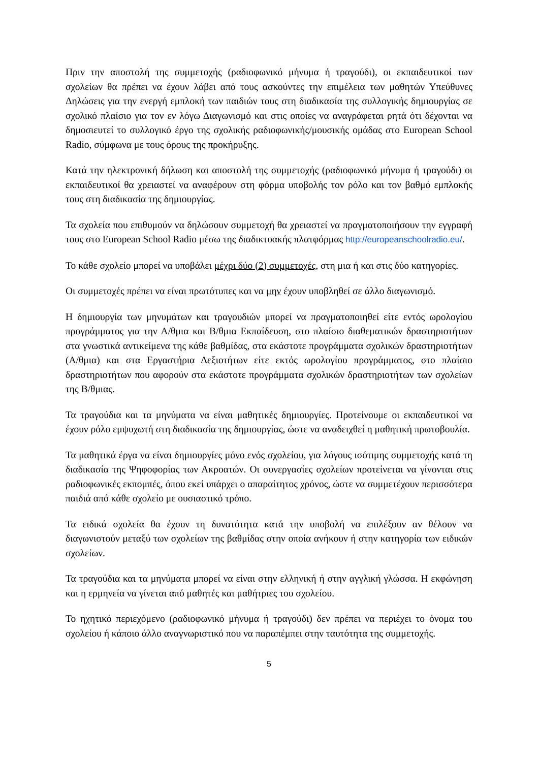Πριν την αποστολή της συμμετοχής (ραδιοφωνικό μήνυμα ή τραγούδι), οι εκπαιδευτικοί των σχολείων θα πρέπει να έχουν λάβει από τους ασκούντες την επιμέλεια των μαθητών Υπεύθυνες Δηλώσεις για την ενεργή εμπλοκή των παιδιών τους στη διαδικασία της συλλογικής δημιουργίας σε σχολικό πλαίσιο για τον εν λόγω Διαγωνισμό και στις οποίες να αναγράφεται ρητά ότι δέχονται να δημοσιευτεί το συλλογικό έργο της σχολικής ραδιοφωνικής/μουσικής ομάδας στο European School Radio, σύμφωνα με τους όρους της προκήρυξης.
Κατά την ηλεκτρονική δήλωση και αποστολή της συμμετοχής (ραδιοφωνικό μήνυμα ή τραγούδι) οι εκπαιδευτικοί θα χρειαστεί να αναφέρουν στη φόρμα υποβολής τον ρόλο και τον βαθμό εμπλοκής τους στη διαδικασία της δημιουργίας.
Τα σχολεία που επιθυμούν να δηλώσουν συμμετοχή θα χρειαστεί να πραγματοποιήσουν την εγγραφή τους στο European School Radio μέσω της διαδικτυακής πλατφόρμας http://europeanschoolradio.eu/.
Το κάθε σχολείο μπορεί να υποβάλει μέχρι δύο (2) συμμετοχές, στη μια ή και στις δύο κατηγορίες.
Οι συμμετοχές πρέπει να είναι πρωτότυπες και να μην έχουν υποβληθεί σε άλλο διαγωνισμό.
Η δημιουργία των μηνυμάτων και τραγουδιών μπορεί να πραγματοποιηθεί είτε εντός ωρολογίου προγράμματος για την Α/θμια και Β/θμια Εκπαίδευση, στο πλαίσιο διαθεματικών δραστηριοτήτων στα γνωστικά αντικείμενα της κάθε βαθμίδας, στα εκάστοτε προγράμματα σχολικών δραστηριοτήτων (Α/θμια) και στα Εργαστήρια Δεξιοτήτων είτε εκτός ωρολογίου προγράμματος, στο πλαίσιο δραστηριοτήτων που αφορούν στα εκάστοτε προγράμματα σχολικών δραστηριοτήτων των σχολείων της Β/θμιας.
Τα τραγούδια και τα μηνύματα να είναι μαθητικές δημιουργίες. Προτείνουμε οι εκπαιδευτικοί να έχουν ρόλο εμψυχωτή στη διαδικασία της δημιουργίας, ώστε να αναδειχθεί η μαθητική πρωτοβουλία.
Τα μαθητικά έργα να είναι δημιουργίες μόνο ενός σχολείου, για λόγους ισότιμης συμμετοχής κατά τη διαδικασία της Ψηφοφορίας των Ακροατών. Οι συνεργασίες σχολείων προτείνεται να γίνονται στις ραδιοφωνικές εκπομπές, όπου εκεί υπάρχει ο απαραίτητος χρόνος, ώστε να συμμετέχουν περισσότερα παιδιά από κάθε σχολείο με ουσιαστικό τρόπο.
Τα ειδικά σχολεία θα έχουν τη δυνατότητα κατά την υποβολή να επιλέξουν αν θέλουν να διαγωνιστούν μεταξύ των σχολείων της βαθμίδας στην οποία ανήκουν ή στην κατηγορία των ειδικών σχολείων.
Τα τραγούδια και τα μηνύματα μπορεί να είναι στην ελληνική ή στην αγγλική γλώσσα. Η εκφώνηση και η ερμηνεία να γίνεται από μαθητές και μαθήτριες του σχολείου.
Το ηχητικό περιεχόμενο (ραδιοφωνικό μήνυμα ή τραγούδι) δεν πρέπει να περιέχει το όνομα του σχολείου ή κάποιο άλλο αναγνωριστικό που να παραπέμπει στην ταυτότητα της συμμετοχής.
5